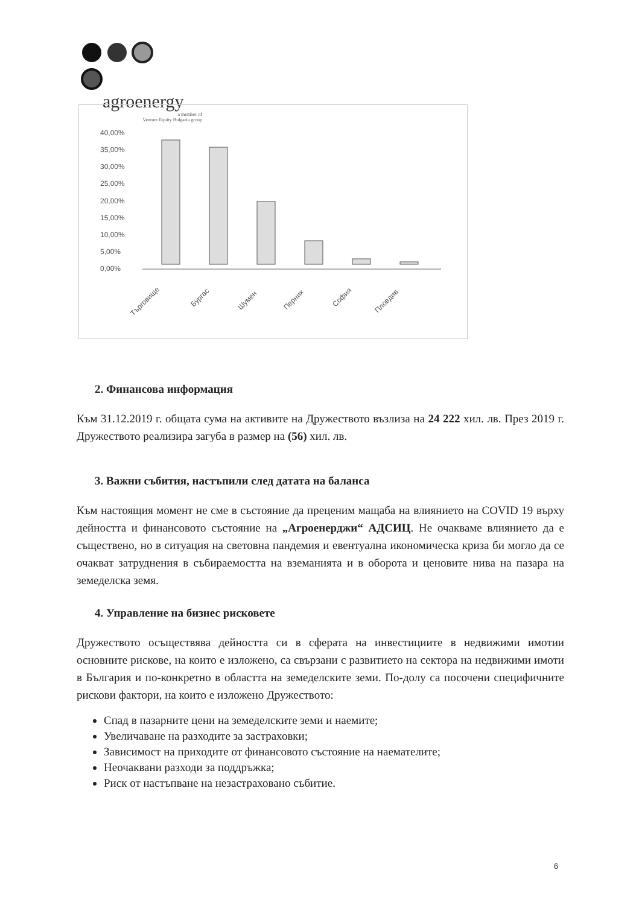agroenergy
a member of
Venture Equity Bulgaria group
40,00%
35,00%
30,00%
25,00%
20,00%
15,00%
10,00%
5,00%
0,00%
Търговище
Бургас
Шумен
Перник
София
Пловдив
2. Финансова информация
Към 31.12.2019 г. общата сума на активите на Дружеството възлиза на 24 222 хил. лв. През 2019 г. Дружеството реализира загуба в размер на (56) хил. лв.
3. Важни събития, настъпили след датата на баланса
Към настоящия момент не сме в състояние да преценим мащаба на влиянието на COVID 19 върху дейността и финансовото състояние на „Агроенерджи“ АДСИЦ. Не очакваме влиянието да е съществено, но в ситуация на световна пандемия и евентуална икономическа криза би могло да се очакват затруднения в събираемостта на вземанията и в оборота и ценовите нива на пазара на земеделска земя.
4. Управление на бизнес рисковете
Дружеството осъществява дейността си в сферата на инвестициите в недвижими имотии основните рискове, на които е изложено, са свързани с развитието на сектора на недвижими имоти в България и по-конкретно в областта на земеделските земи. По-долу са посочени специфичните рискови фактори, на които е изложено Дружеството:
Спад в пазарните цени на земеделските земи и наемите;
Увеличаване на разходите за застраховки;
Зависимост на приходите от финансовото състояние на наемателите;
Неочаквани разходи за поддръжка;
Риск от настъпване на незастраховано събитие.
6